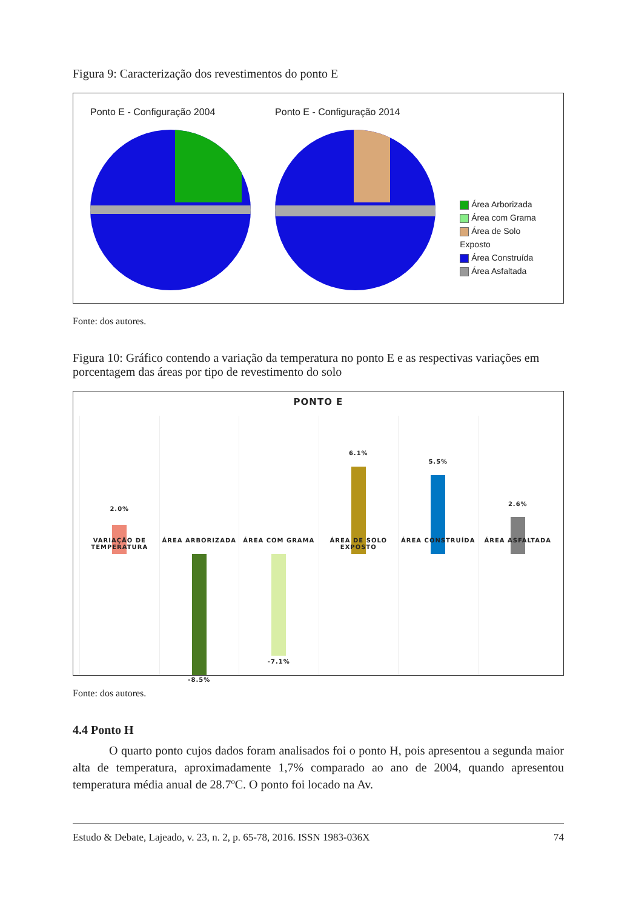Figura 9: Caracterização dos revestimentos do ponto E
Ponto E - Configuração 2004 Ponto E - Configuração 2014
Área Arborizada
Área com Grama
Área de Solo Exposto
Área Construída
Área Asfaltada
Fonte: dos autores.
Figura 10: Gráfico contendo a variação da temperatura no ponto E e as respectivas variações em porcentagem das áreas por tipo de revestimento do solo
PONTO E
2.0%
VARIAÇÃO DE TEMPERATURA
ÁREA ARBORIZADA
-8.5%
ÁREA COM GRAMA
-7.1%
6.1%
ÁREA DE SOLO EXPOSTO
5.5%
ÁREA CONSTRUÍDA
2.6%
ÁREA ASFALTADA
Fonte: dos autores.
4.4 Ponto H
O quarto ponto cujos dados foram analisados foi o ponto H, pois apresentou a segunda maior alta de temperatura, aproximadamente 1,7% comparado ao ano de 2004, quando apresentou temperatura média anual de 28.7ºC. O ponto foi locado na Av.
Estudo & Debate, Lajeado, v. 23, n. 2, p. 65-78, 2016. ISSN 1983-036X 74